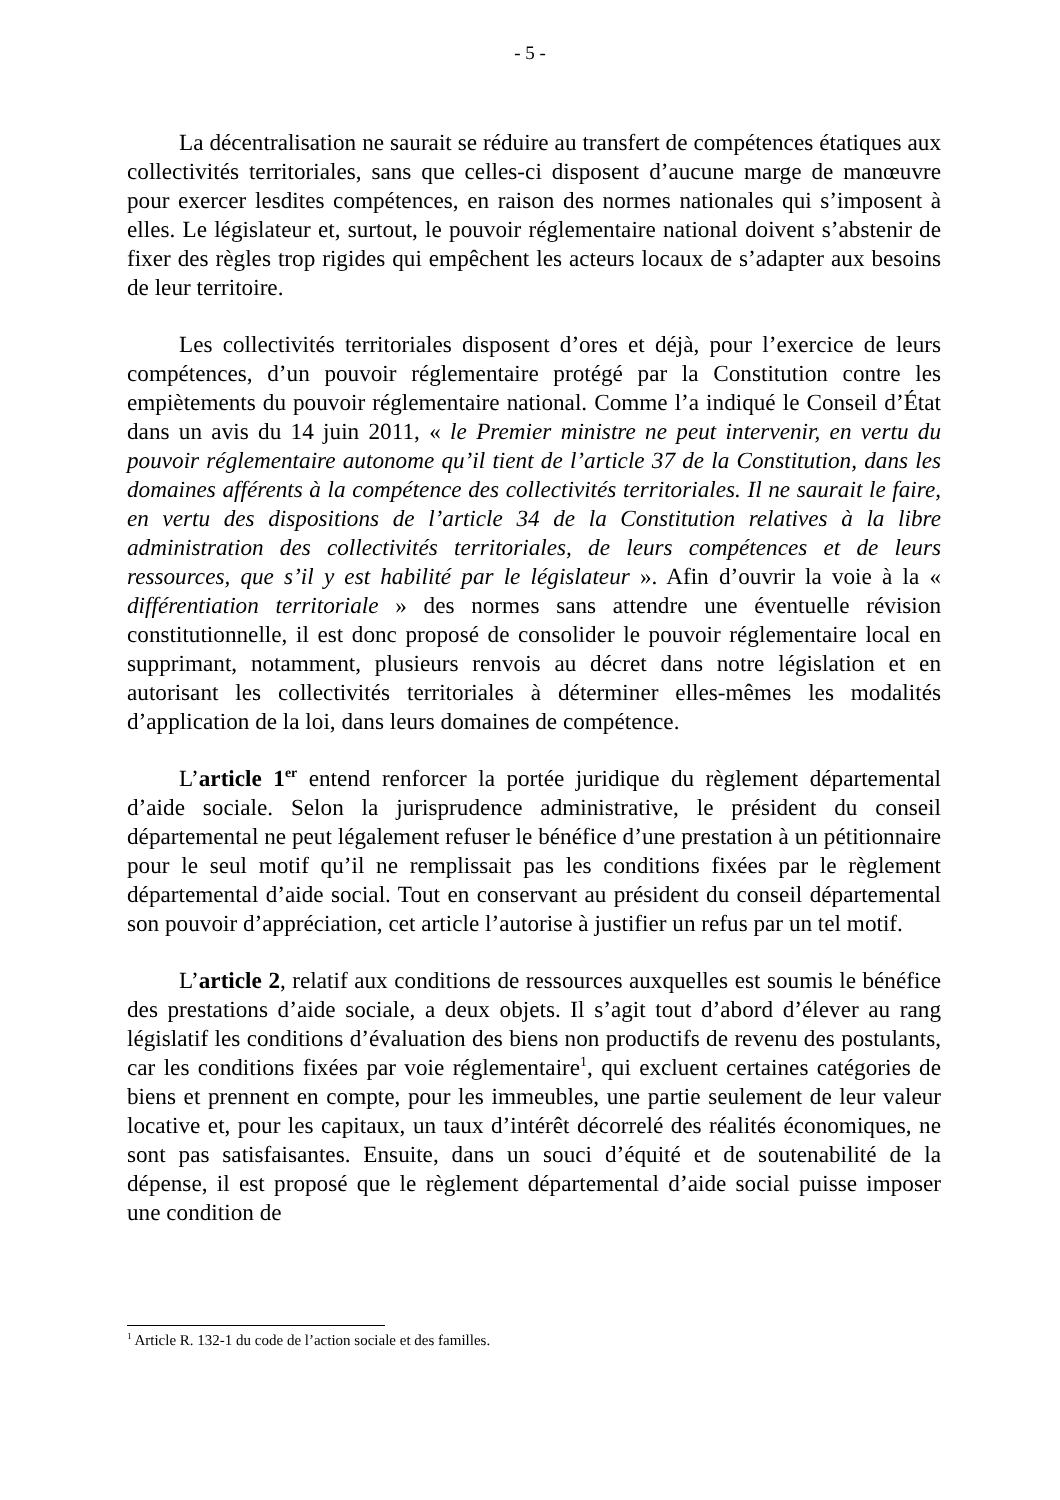- 5 -
La décentralisation ne saurait se réduire au transfert de compétences étatiques aux collectivités territoriales, sans que celles-ci disposent d’aucune marge de manœuvre pour exercer lesdites compétences, en raison des normes nationales qui s’imposent à elles. Le législateur et, surtout, le pouvoir réglementaire national doivent s’abstenir de fixer des règles trop rigides qui empêchent les acteurs locaux de s’adapter aux besoins de leur territoire.
Les collectivités territoriales disposent d’ores et déjà, pour l’exercice de leurs compétences, d’un pouvoir réglementaire protégé par la Constitution contre les empiètements du pouvoir réglementaire national. Comme l’a indiqué le Conseil d’État dans un avis du 14 juin 2011, « le Premier ministre ne peut intervenir, en vertu du pouvoir réglementaire autonome qu’il tient de l’article 37 de la Constitution, dans les domaines afférents à la compétence des collectivités territoriales. Il ne saurait le faire, en vertu des dispositions de l’article 34 de la Constitution relatives à la libre administration des collectivités territoriales, de leurs compétences et de leurs ressources, que s’il y est habilité par le législateur ». Afin d’ouvrir la voie à la « différentiation territoriale » des normes sans attendre une éventuelle révision constitutionnelle, il est donc proposé de consolider le pouvoir réglementaire local en supprimant, notamment, plusieurs renvois au décret dans notre législation et en autorisant les collectivités territoriales à déterminer elles-mêmes les modalités d’application de la loi, dans leurs domaines de compétence.
L’article 1<sup>er</sup> entend renforcer la portée juridique du règlement départemental d’aide sociale. Selon la jurisprudence administrative, le président du conseil départemental ne peut légalement refuser le bénéfice d’une prestation à un pétitionnaire pour le seul motif qu’il ne remplissait pas les conditions fixées par le règlement départemental d’aide social. Tout en conservant au président du conseil départemental son pouvoir d’appréciation, cet article l’autorise à justifier un refus par un tel motif.
L’article 2, relatif aux conditions de ressources auxquelles est soumis le bénéfice des prestations d’aide sociale, a deux objets. Il s’agit tout d’abord d’élever au rang législatif les conditions d’évaluation des biens non productifs de revenu des postulants, car les conditions fixées par voie réglementaire<sup>1</sup>, qui excluent certaines catégories de biens et prennent en compte, pour les immeubles, une partie seulement de leur valeur locative et, pour les capitaux, un taux d’intérêt décorrelé des réalités économiques, ne sont pas satisfaisantes. Ensuite, dans un souci d’équité et de soutenabilité de la dépense, il est proposé que le règlement départemental d’aide social puisse imposer une condition de
<sup>1</sup> Article R. 132-1 du code de l’action sociale et des familles.